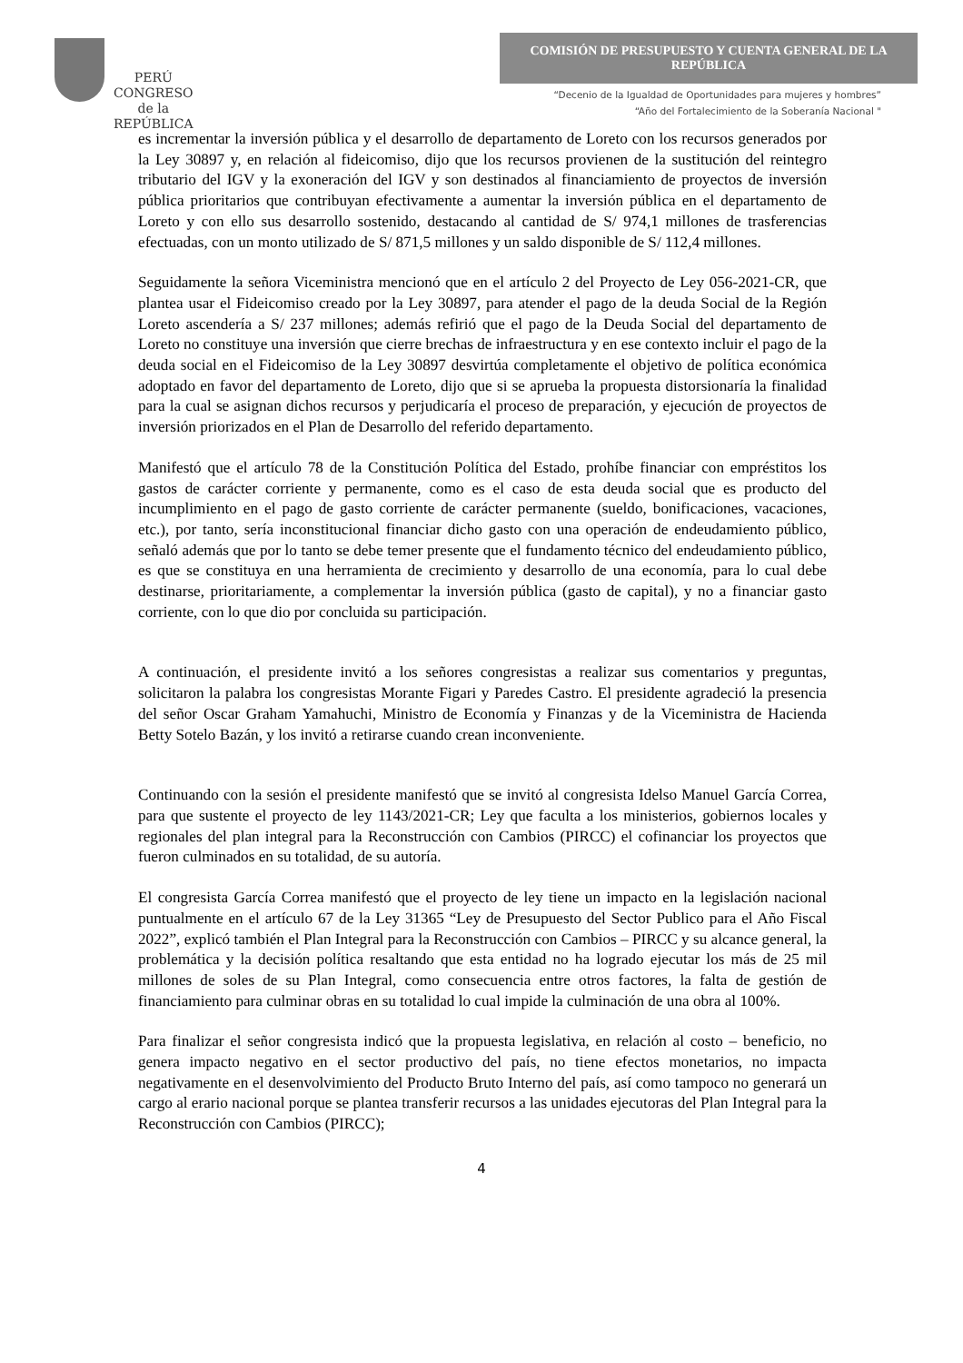PERÚ
CONGRESO
de la
REPÚBLICA
COMISIÓN DE PRESUPUESTO Y CUENTA GENERAL DE LA REPÚBLICA
“Decenio de la Igualdad de Oportunidades para mujeres y hombres”
“Año del Fortalecimiento de la Soberanía Nacional "
es incrementar la inversión pública y el desarrollo de departamento de Loreto con los recursos generados por la Ley 30897 y, en relación al fideicomiso, dijo que los recursos provienen de la sustitución del reintegro tributario del IGV y la exoneración del IGV y son destinados al financiamiento de proyectos de inversión pública prioritarios que contribuyan efectivamente a aumentar la inversión pública en el departamento de Loreto y con ello sus desarrollo sostenido, destacando al cantidad de S/ 974,1 millones de trasferencias efectuadas, con un monto utilizado de S/ 871,5 millones y un saldo disponible de S/ 112,4 millones.
Seguidamente la señora Viceministra mencionó que en el artículo 2 del Proyecto de Ley 056-2021-CR, que plantea usar el Fideicomiso creado por la Ley 30897, para atender el pago de la deuda Social de la Región Loreto ascendería a S/ 237 millones; además refirió que el pago de la Deuda Social del departamento de Loreto no constituye una inversión que cierre brechas de infraestructura y en ese contexto incluir el pago de la deuda social en el Fideicomiso de la Ley 30897 desvirtúa completamente el objetivo de política económica adoptado en favor del departamento de Loreto, dijo que si se aprueba la propuesta distorsionaría la finalidad para la cual se asignan dichos recursos y perjudicaría el proceso de preparación, y ejecución de proyectos de inversión priorizados en el Plan de Desarrollo del referido departamento.
Manifestó que el artículo 78 de la Constitución Política del Estado, prohíbe financiar con empréstitos los gastos de carácter corriente y permanente, como es el caso de esta deuda social que es producto del incumplimiento en el pago de gasto corriente de carácter permanente (sueldo, bonificaciones, vacaciones, etc.), por tanto, sería inconstitucional financiar dicho gasto con una operación de endeudamiento público, señaló además que por lo tanto se debe temer presente que el fundamento técnico del endeudamiento público, es que se constituya en una herramienta de crecimiento y desarrollo de una economía, para lo cual debe destinarse, prioritariamente, a complementar la inversión pública (gasto de capital), y no a financiar gasto corriente, con lo que dio por concluida su participación.
A continuación, el presidente invitó a los señores congresistas a realizar sus comentarios y preguntas, solicitaron la palabra los congresistas Morante Figari y Paredes Castro. El presidente agradeció la presencia del señor Oscar Graham Yamahuchi, Ministro de Economía y Finanzas y de la Viceministra de Hacienda Betty Sotelo Bazán, y los invitó a retirarse cuando crean inconveniente.
Continuando con la sesión el presidente manifestó que se invitó al congresista Idelso Manuel García Correa, para que sustente el proyecto de ley 1143/2021-CR; Ley que faculta a los ministerios, gobiernos locales y regionales del plan integral para la Reconstrucción con Cambios (PIRCC) el cofinanciar los proyectos que fueron culminados en su totalidad, de su autoría.
El congresista García Correa manifestó que el proyecto de ley tiene un impacto en la legislación nacional puntualmente en el artículo 67 de la Ley 31365 “Ley de Presupuesto del Sector Publico para el Año Fiscal 2022”, explicó también el Plan Integral para la Reconstrucción con Cambios – PIRCC y su alcance general, la problemática y la decisión política resaltando que esta entidad no ha logrado ejecutar los más de 25 mil millones de soles de su Plan Integral, como consecuencia entre otros factores, la falta de gestión de financiamiento para culminar obras en su totalidad lo cual impide la culminación de una obra al 100%.
Para finalizar el señor congresista indicó que la propuesta legislativa, en relación al costo – beneficio, no genera impacto negativo en el sector productivo del país, no tiene efectos monetarios, no impacta negativamente en el desenvolvimiento del Producto Bruto Interno del país, así como tampoco no generará un cargo al erario nacional porque se plantea transferir recursos a las unidades ejecutoras del Plan Integral para la Reconstrucción con Cambios (PIRCC);
4